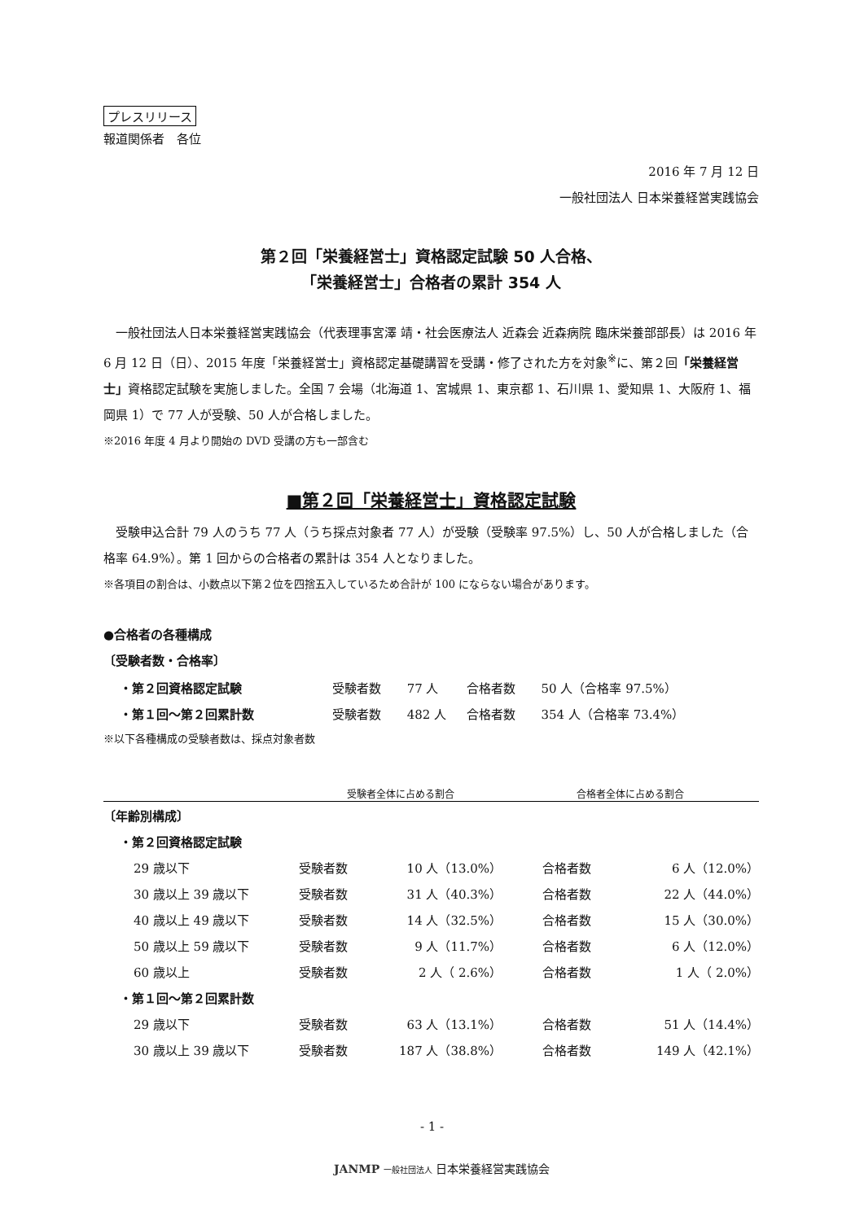プレスリリース
報道関係者　各位
2016 年 7 月 12 日
一般社団法人 日本栄養経営実践協会
第２回「栄養経営士」資格認定試験 50 人合格、
「栄養経営士」合格者の累計 354 人
　一般社団法人日本栄養経営実践協会（代表理事宮澤 靖・社会医療法人 近森会 近森病院 臨床栄養部部長）は 2016 年 6 月 12 日（日）、2015 年度「栄養経営士」資格認定基礎講習を受講・修了された方を対象<sup>※</sup>に、第２回「栄養経営士」資格認定試験を実施しました。全国 7 会場（北海道 1、宮城県 1、東京都 1、石川県 1、愛知県 1、大阪府 1、福岡県 1）で 77 人が受験、50 人が合格しました。
※2016 年度 4 月より開始の DVD 受講の方も一部含む
■第２回「栄養経営士」資格認定試験
　受験申込合計 79 人のうち 77 人（うち採点対象者 77 人）が受験（受験率 97.5%）し、50 人が合格しました（合格率 64.9%）。第 1 回からの合格者の累計は 354 人となりました。
※各項目の割合は、小数点以下第２位を四捨五入しているため合計が 100 にならない場合があります。
●合格者の各種構成
〔受験者数・合格率〕
| ・第２回資格認定試験 | 受験者数 | 77 人 | 合格者数 | 50 人（合格率 97.5%） |
| ・第１回～第２回累計数 | 受験者数 | 482 人 | 合格者数 | 354 人（合格率 73.4%） |
※以下各種構成の受験者数は、採点対象者数
| | 受験者全体に占める割合 | | 合格者全体に占める割合 | |
| 〔年齢別構成〕 | | | | |
| ・第２回資格認定試験 | | | | |
| 29 歳以下 | 受験者数 | 10 人（13.0%） | 合格者数 | 6 人（12.0%） |
| 30 歳以上 39 歳以下 | 受験者数 | 31 人（40.3%） | 合格者数 | 22 人（44.0%） |
| 40 歳以上 49 歳以下 | 受験者数 | 14 人（32.5%） | 合格者数 | 15 人（30.0%） |
| 50 歳以上 59 歳以下 | 受験者数 | 9 人（11.7%） | 合格者数 | 6 人（12.0%） |
| 60 歳以上 | 受験者数 | 2 人（ 2.6%） | 合格者数 | 1 人（ 2.0%） |
| ・第１回～第２回累計数 | | | | |
| 29 歳以下 | 受験者数 | 63 人（13.1%） | 合格者数 | 51 人（14.4%） |
| 30 歳以上 39 歳以下 | 受験者数 | 187 人（38.8%） | 合格者数 | 149 人（42.1%） |
- 1 -
JANMP 一般社団法人 日本栄養経営実践協会